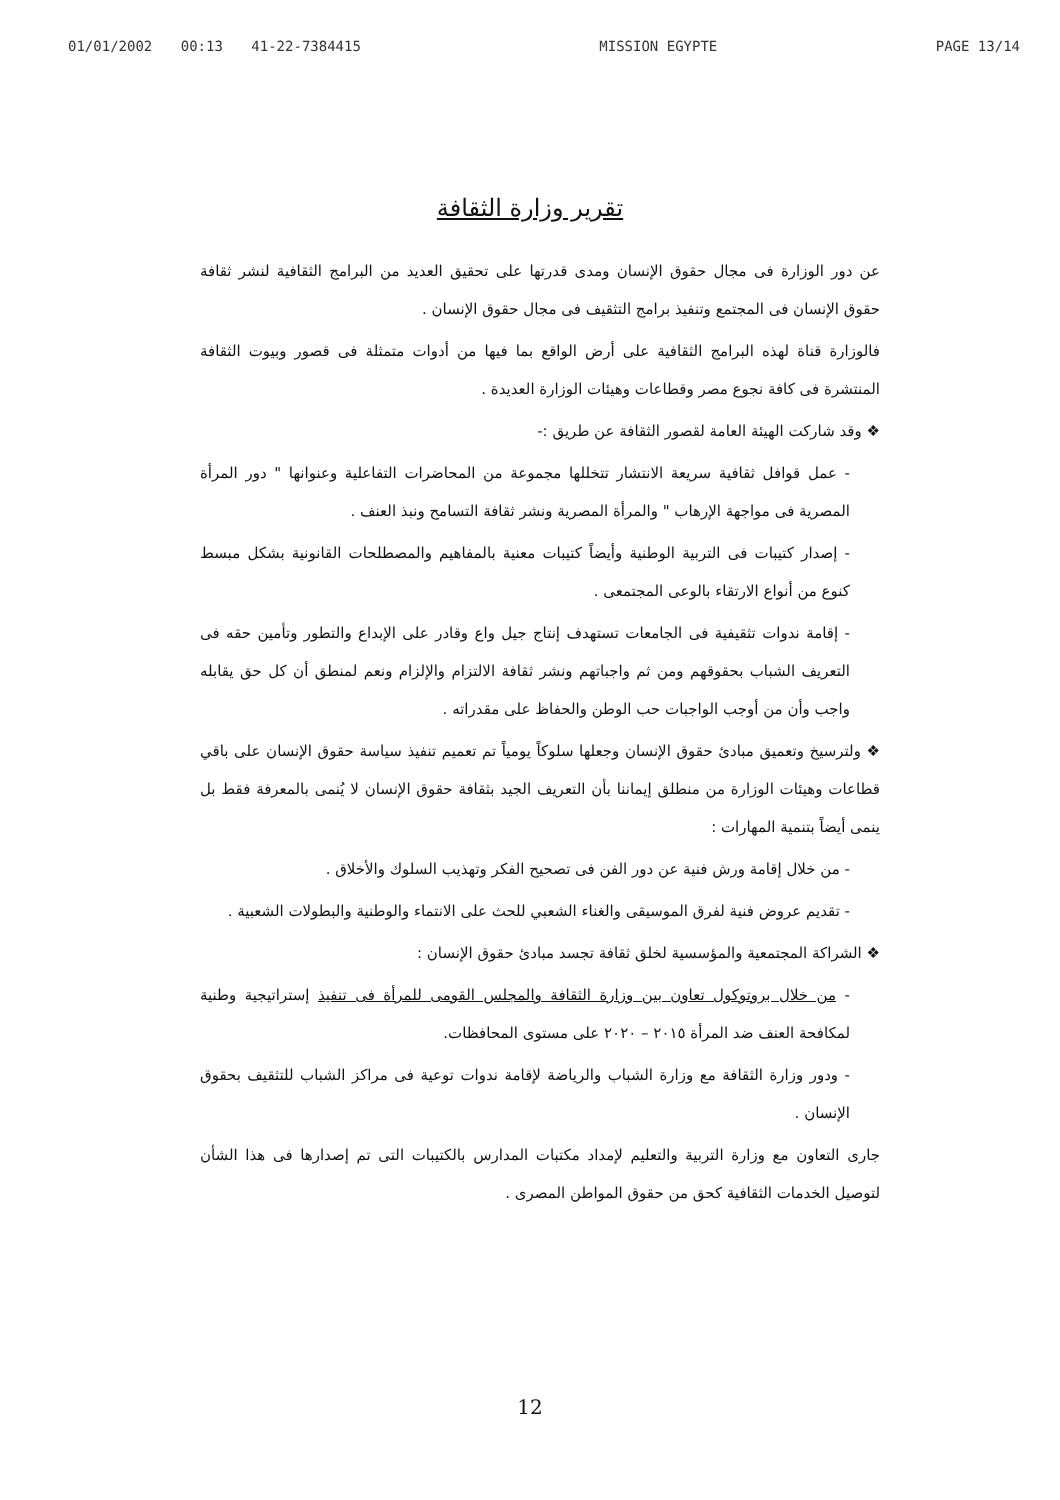01/01/2002 00:13 41-22-7384415 MISSION EGYPTE PAGE 13/14
تقرير وزارة الثقافة
عن دور الوزارة فى مجال حقوق الإنسان ومدى قدرتها على تحقيق العديد من البرامج الثقافية لنشر ثقافة حقوق الإنسان فى المجتمع وتنفيذ برامج التثقيف فى مجال حقوق الإنسان .
فالوزارة قناة لهذه البرامج الثقافية على أرض الواقع بما فيها من أدوات متمثلة فى قصور وبيوت الثقافة المنتشرة فى كافة نجوع مصر وقطاعات وهيئات الوزارة العديدة .
❖ وقد شاركت الهيئة العامة لقصور الثقافة عن طريق :-
- عمل قوافل ثقافية سريعة الانتشار تتخللها مجموعة من المحاضرات التفاعلية وعنوانها " دور المرأة المصرية فى مواجهة الإرهاب " والمرأة المصرية ونشر ثقافة التسامح ونبذ العنف .
- إصدار كتيبات فى التربية الوطنية وأيضاً كتيبات معنية بالمفاهيم والمصطلحات القانونية بشكل مبسط كنوع من أنواع الارتقاء بالوعى المجتمعى .
- إقامة ندوات تثقيفية فى الجامعات تستهدف إنتاج جيل واع وقادر على الإبداع والتطور وتأمين حقه فى التعريف الشباب بحقوقهم ومن ثم واجباتهم ونشر ثقافة الالتزام والإلزام ونعم لمنطق أن كل حق يقابله واجب وأن من أوجب الواجبات حب الوطن والحفاظ على مقدراته .
❖ ولترسيخ وتعميق مبادئ حقوق الإنسان وجعلها سلوكاً يومياً تم تعميم تنفيذ سياسة حقوق الإنسان على باقي قطاعات وهيئات الوزارة من منطلق إيماننا بأن التعريف الجيد بثقافة حقوق الإنسان لا يُنمى بالمعرفة فقط بل ينمى أيضاً بتنمية المهارات :
- من خلال إقامة ورش فنية عن دور الفن فى تصحيح الفكر وتهذيب السلوك والأخلاق .
- تقديم عروض فنية لفرق الموسيقى والغناء الشعبي للحث على الانتماء والوطنية والبطولات الشعبية .
❖ الشراكة المجتمعية والمؤسسية لخلق ثقافة تجسد مبادئ حقوق الإنسان :
- من خلال بروتوكول تعاون بين وزارة الثقافة والمجلس القومى للمرأة فى تنفيذ إستراتيجية وطنية لمكافحة العنف ضد المرأة ٢٠١٥ – ٢٠٢٠ على مستوى المحافظات.
- ودور وزارة الثقافة مع وزارة الشباب والرياضة لإقامة ندوات توعية فى مراكز الشباب للتثقيف بحقوق الإنسان .
جارى التعاون مع وزارة التربية والتعليم لإمداد مكتبات المدارس بالكتيبات التى تم إصدارها فى هذا الشأن لتوصيل الخدمات الثقافية كحق من حقوق المواطن المصرى .
12